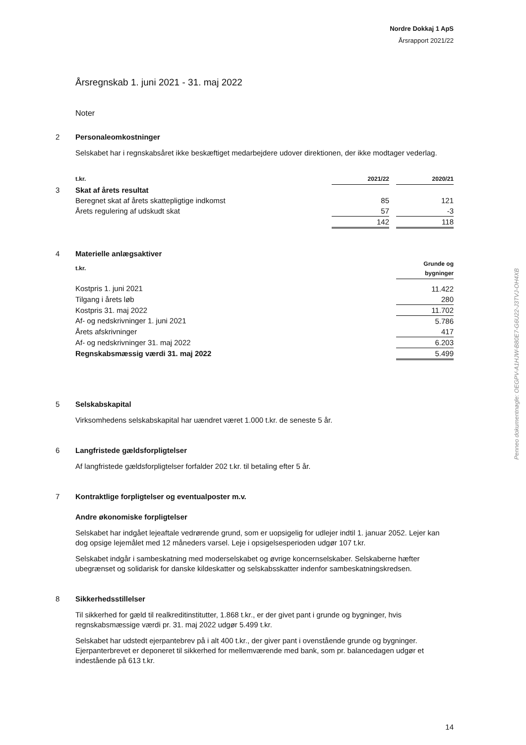Nordre Dokkaj 1 ApS
Årsrapport 2021/22
Årsregnskab 1. juni 2021 - 31. maj 2022
Noter
2 Personaleomkostninger
Selskabet har i regnskabsåret ikke beskæftiget medarbejdere udover direktionen, der ikke modtager vederlag.
| | t.kr. | 2021/22 | | 2020/21 |
| --- | --- | --- | --- | --- |
| 3 | Skat af årets resultat | | | |
| | Beregnet skat af årets skattepligtige indkomst | 85 | | 121 |
| | Årets regulering af udskudt skat | 57 | | -3 |
| | | 142 | | 118 |
| 4 | Materielle anlægsaktiver | |
| | t.kr. | Grunde og bygninger |
| | Kostpris 1. juni 2021 | 11.422 |
| | Tilgang i årets løb | 280 |
| | Kostpris 31. maj 2022 | 11.702 |
| | Af- og nedskrivninger 1. juni 2021 | 5.786 |
| | Årets afskrivninger | 417 |
| | Af- og nedskrivninger 31. maj 2022 | 6.203 |
| | Regnskabsmæssig værdi 31. maj 2022 | 5.499 |
5 Selskabskapital
Virksomhedens selskabskapital har uændret været 1.000 t.kr. de seneste 5 år.
6 Langfristede gældsforpligtelser
Af langfristede gældsforpligtelser forfalder 202 t.kr. til betaling efter 5 år.
7 Kontraktlige forpligtelser og eventualposter m.v.
Andre økonomiske forpligtelser
Selskabet har indgået lejeaftale vedrørende grund, som er uopsigelig for udlejer indtil 1. januar 2052. Lejer kan dog opsige lejemålet med 12 måneders varsel. Leje i opsigelsesperioden udgør 107 t.kr.
Selskabet indgår i sambeskatning med moderselskabet og øvrige koncernselskaber. Selskaberne hæfter ubegrænset og solidarisk for danske kildeskatter og selskabsskatter indenfor sambeskatningskredsen.
8 Sikkerhedsstillelser
Til sikkerhed for gæld til realkreditinstitutter, 1.868 t.kr., er der givet pant i grunde og bygninger, hvis regnskabsmæssige værdi pr. 31. maj 2022 udgør 5.499 t.kr.
Selskabet har udstedt ejerpantebrev på i alt 400 t.kr., der giver pant i ovenstående grunde og bygninger. Ejerpanterbrevet er deponeret til sikkerhed for mellemværende med bank, som pr. balancedagen udgør et indestående på 613 t.kr.
Penneo dokumentnøgle: OEGPV-A1HJW-B80E7-G6U22-J3TVJ-OH4XB
14